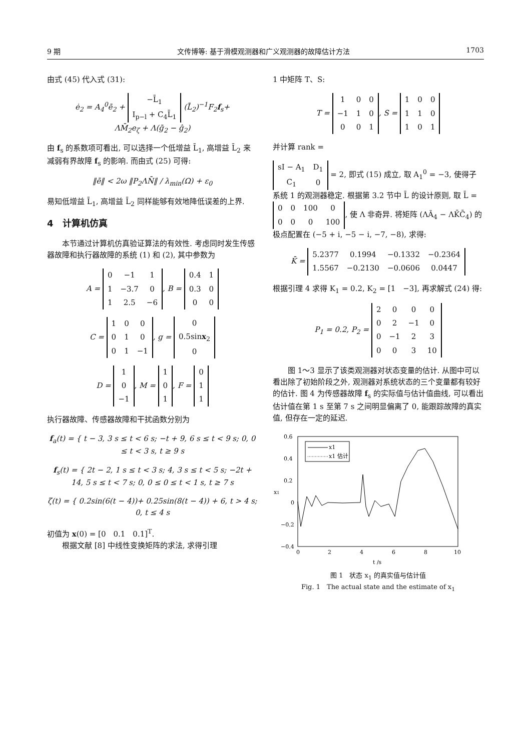9 期 文传博等: 基于滑模观测器和广义观测器的故障估计方法 1703
由式 (45) 代入式 (31):
ė<sub>2</sub> = A<sub>4</sub><sup>0</sup>ē<sub>2</sub> +
| −L̄<sub>1</sub> |
| I<sub>p−l</sub> + C<sub>4</sub>L̄<sub>1</sub> |
(L̄<sub>2</sub>)<sup>−1</sup>F<sub>2</sub>f<sub>s</sub>+
ΛM̄<sub>2</sub>e<sub>ζ</sub> + Λ(ḡ<sub>2</sub> − ĝ<sub>2</sub>)
由 f<sub>s</sub> 的系数项可看出, 可以选择一个低增益 L̄<sub>1</sub>, 高增益 L̄<sub>2</sub> 来减弱有界故障 f<sub>s</sub> 的影响. 而由式 (25) 可得:
‖ē‖ < 2ω ‖P<sub>2</sub>ΛN̄‖ / λ<sub>min</sub>(Ω) + ε<sub>0</sub>
易知低增益 L̄<sub>1</sub>, 高增益 L̄<sub>2</sub> 同样能够有效地降低误差的上界.
4　计算机仿真
　　本节通过计算机仿真验证算法的有效性. 考虑同时发生传感器故障和执行器故障的系统 (1) 和 (2), 其中参数为
A =
| 0 | −1 | 1 |
| 1 | −3.7 | 0 |
| 1 | 2.5 | −6 |
, B =
| 0.4 | 1 |
| 0.3 | 0 |
| 0 | 0 |
C =
| 1 | 0 | 0 |
| 0 | 1 | 0 |
| 0 | 1 | −1 |
, g =
| 0 |
| 0.5sin x<sub>2</sub> |
| 0 |
D =
| 1 |
| 0 |
| −1 |
, M =
| 1 |
| 0 |
| 1 |
, F =
| 0 |
| 1 |
| 1 |
执行器故障、传感器故障和干扰函数分别为
f<sub>a</sub>(t) = { t − 3, 3 s ≤ t < 6 s; −t + 9, 6 s ≤ t < 9 s; 0, 0 ≤ t < 3 s, t ≥ 9 s
f<sub>s</sub>(t) = { 2t − 2, 1 s ≤ t < 3 s; 4, 3 s ≤ t < 5 s; −2t + 14, 5 s ≤ t < 7 s; 0, 0 ≤ 0 ≤ t < 1 s, t ≥ 7 s
ζ(t) = { 0.2sin(6(t − 4))+ 0.25sin(8(t − 4)) + 6, t > 4 s; 0, t ≤ 4 s
初值为 x(0) = [0　0.1　0.1]<sup>T</sup>.
　　根据文献 [8] 中线性变换矩阵的求法, 求得引理
1 中矩阵 T、S:
T =
| 1 | 0 | 0 |
| −1 | 1 | 0 |
| 0 | 0 | 1 |
, S =
| 1 | 0 | 0 |
| 1 | 1 | 0 |
| 1 | 0 | 1 |
并计算 rank =
| sI − A<sub>1</sub> | D<sub>1</sub> |
| C<sub>1</sub> | 0 |
= 2, 即式 (15) 成立, 取 A<sub>1</sub><sup>0</sup> = −3, 使得子系统 1 的观测器稳定. 根据第 3.2 节中 L̄ 的设计原则, 取 L̄ =
| 0 | 0 | 100 | 0 |
| 0 | 0 | 0 | 100 |
, 使 Λ 非奇异. 将矩阵 (ΛĀ<sub>4</sub> − ΛK̄C̄<sub>4</sub>) 的极点配置在 (−5 + i, −5 − i, −7, −8), 求得:
K̄ =
| 5.2377 | 0.1994 | −0.1332 | −0.2364 |
| 1.5567 | −0.2130 | −0.0606 | 0.0447 |
根据引理 4 求得 K<sub>1</sub> = 0.2, K<sub>2</sub> = [1　−3], 再求解式 (24) 得:
P<sub>1</sub> = 0.2, P<sub>2</sub> =
| 2 | 0 | 0 | 0 |
| 0 | 2 | −1 | 0 |
| 0 | −1 | 2 | 3 |
| 0 | 0 | 3 | 10 |
　　图 1～3 显示了该类观测器对状态变量的估计. 从图中可以看出除了初始阶段之外, 观测器对系统状态的三个变量都有较好的估计. 图 4 为传感器故障 f<sub>s</sub> 的实际值与估计值曲线, 可以看出估计值在第 1 s 至第 7 s 之间明显偏离了 0, 能跟踪故障的真实值, 但存在一定的延迟.
0.6
0.4
0.2
0
−0.2
−0.4
0
2
4
6
8
10
t /s
x1
x1
x1 估计
图 1　状态 x<sub>1</sub> 的真实值与估计值
Fig. 1　The actual state and the estimate of x<sub>1</sub>